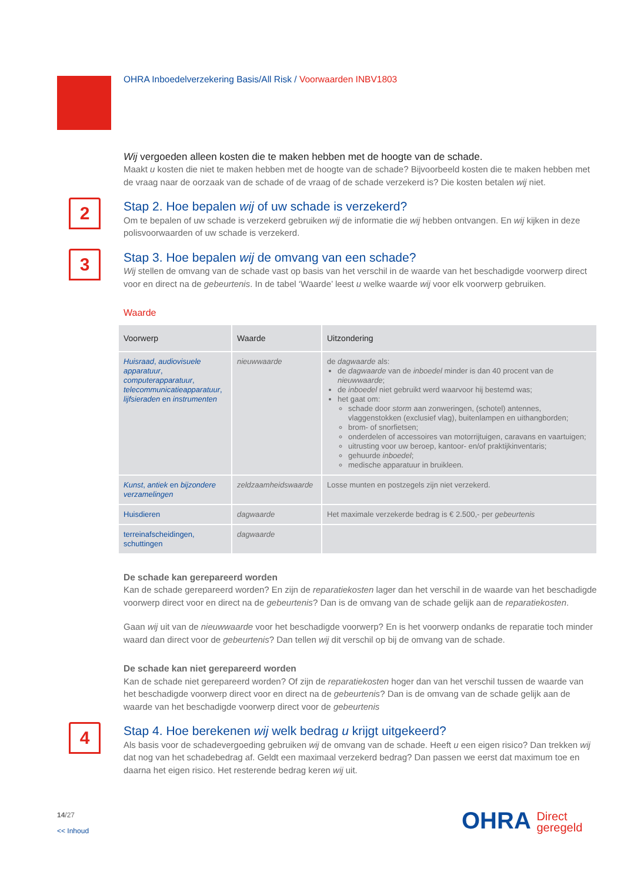OHRA Inboedelverzekering Basis/All Risk / Voorwaarden INBV1803
Wij vergoeden alleen kosten die te maken hebben met de hoogte van de schade.
Maakt u kosten die niet te maken hebben met de hoogte van de schade? Bijvoorbeeld kosten die te maken hebben met de vraag naar de oorzaak van de schade of de vraag of de schade verzekerd is? Die kosten betalen wij niet.
2 Stap 2. Hoe bepalen wij of uw schade is verzekerd?
Om te bepalen of uw schade is verzekerd gebruiken wij de informatie die wij hebben ontvangen. En wij kijken in deze polisvoorwaarden of uw schade is verzekerd.
3 Stap 3. Hoe bepalen wij de omvang van een schade?
Wij stellen de omvang van de schade vast op basis van het verschil in de waarde van het beschadigde voorwerp direct voor en direct na de gebeurtenis. In de tabel ‘Waarde’ leest u welke waarde wij voor elk voorwerp gebruiken.
Waarde
| Voorwerp | Waarde | Uitzondering |
| --- | --- | --- |
| Huisraad , audiovisuele apparatuur , computerapparatuur , telecommunicatieapparatuur , lijfsieraden en instrumenten | nieuwwaarde | de dagwaarde als: de dagwaarde van de inboedel minder is dan 40 procent van de nieuwwaarde ; de inboedel niet gebruikt werd waarvoor hij bestemd was; het gaat om: schade door storm aan zonweringen, (schotel) antennes, vlaggenstokken (exclusief vlag), buitenlampen en uithangborden; brom- of snorfietsen; onderdelen of accessoires van motorrijtuigen, caravans en vaartuigen; uitrusting voor uw beroep, kantoor- en/of praktijkinventaris; gehuurde inboedel ; medische apparatuur in bruikleen. |
| Kunst , antiek en bijzondere verzamelingen | zeldzaamheidswaarde | Losse munten en postzegels zijn niet verzekerd. |
| Huisdieren | dagwaarde | Het maximale verzekerde bedrag is € 2.500,- per gebeurtenis |
| terreinafscheidingen, schuttingen | dagwaarde | |
De schade kan gerepareerd worden
Kan de schade gerepareerd worden? En zijn de reparatiekosten lager dan het verschil in de waarde van het beschadigde voorwerp direct voor en direct na de gebeurtenis? Dan is de omvang van de schade gelijk aan de reparatiekosten.
Gaan wij uit van de nieuwwaarde voor het beschadigde voorwerp? En is het voorwerp ondanks de reparatie toch minder waard dan direct voor de gebeurtenis? Dan tellen wij dit verschil op bij de omvang van de schade.
De schade kan niet gerepareerd worden
Kan de schade niet gerepareerd worden? Of zijn de reparatiekosten hoger dan van het verschil tussen de waarde van het beschadigde voorwerp direct voor en direct na de gebeurtenis? Dan is de omvang van de schade gelijk aan de waarde van het beschadigde voorwerp direct voor de gebeurtenis
4 Stap 4. Hoe berekenen wij welk bedrag u krijgt uitgekeerd?
Als basis voor de schadevergoeding gebruiken wij de omvang van de schade. Heeft u een eigen risico? Dan trekken wij dat nog van het schadebedrag af. Geldt een maximaal verzekerd bedrag? Dan passen we eerst dat maximum toe en daarna het eigen risico. Het resterende bedrag keren wij uit.
14/27
<< Inhoud
OHRA Direct
geregeld